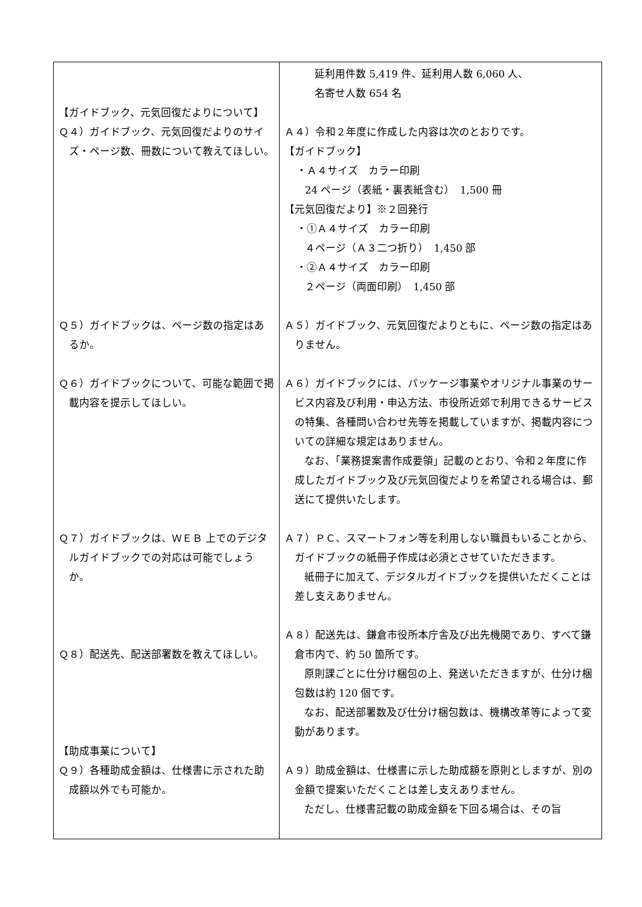| 【ガイドブック、元気回復だよりについて】 Ｑ４）ガイドブック、元気回復だよりのサイズ・ページ数、冊数について教えてほしい。 Ｑ５）ガイドブックは、ページ数の指定はあるか。 Ｑ６）ガイドブックについて、可能な範囲で掲載内容を提示してほしい。 Ｑ７）ガイドブックは、ＷＥＢ 上でのデジタルガイドブックでの対応は可能でしょうか。 Ｑ８）配送先、配送部署数を教えてほしい。 【助成事業について】 Ｑ９）各種助成金額は、仕様書に示された助成額以外でも可能か。 | 延利用件数 5,419 件、延利用人数 6,060 人、 名寄せ人数 654 名 Ａ４）令和２年度に作成した内容は次のとおりです。 【ガイドブック】 ・Ａ４サイズ カラー印刷 24 ページ（表紙・裏表紙含む） 1,500 冊 【元気回復だより】※２回発行 ・①Ａ４サイズ カラー印刷 ４ページ（Ａ３二つ折り） 1,450 部 ・②Ａ４サイズ カラー印刷 ２ページ（両面印刷） 1,450 部 Ａ５）ガイドブック、元気回復だよりともに、ページ数の指定はありません。 Ａ６）ガイドブックには、パッケージ事業やオリジナル事業のサービス内容及び利用・申込方法、市役所近郊で利用できるサービスの特集、各種問い合わせ先等を掲載していますが、掲載内容についての詳細な規定はありません。 なお、「業務提案書作成要領」記載のとおり、令和２年度に作成したガイドブック及び元気回復だよりを希望される場合は、郵送にて提供いたします。 Ａ７）ＰＣ、スマートフォン等を利用しない職員もいることから、ガイドブックの紙冊子作成は必須とさせていただきます。 紙冊子に加えて、デジタルガイドブックを提供いただくことは差し支えありません。 Ａ８）配送先は、鎌倉市役所本庁舎及び出先機関であり、すべて鎌倉市内で、約 50 箇所です。 原則課ごとに仕分け梱包の上、発送いただきますが、仕分け梱包数は約 120 個です。 なお、配送部署数及び仕分け梱包数は、機構改革等によって変動があります。 Ａ９）助成金額は、仕様書に示した助成額を原則としますが、別の金額で提案いただくことは差し支えありません。 ただし、仕様書記載の助成金額を下回る場合は、その旨 |